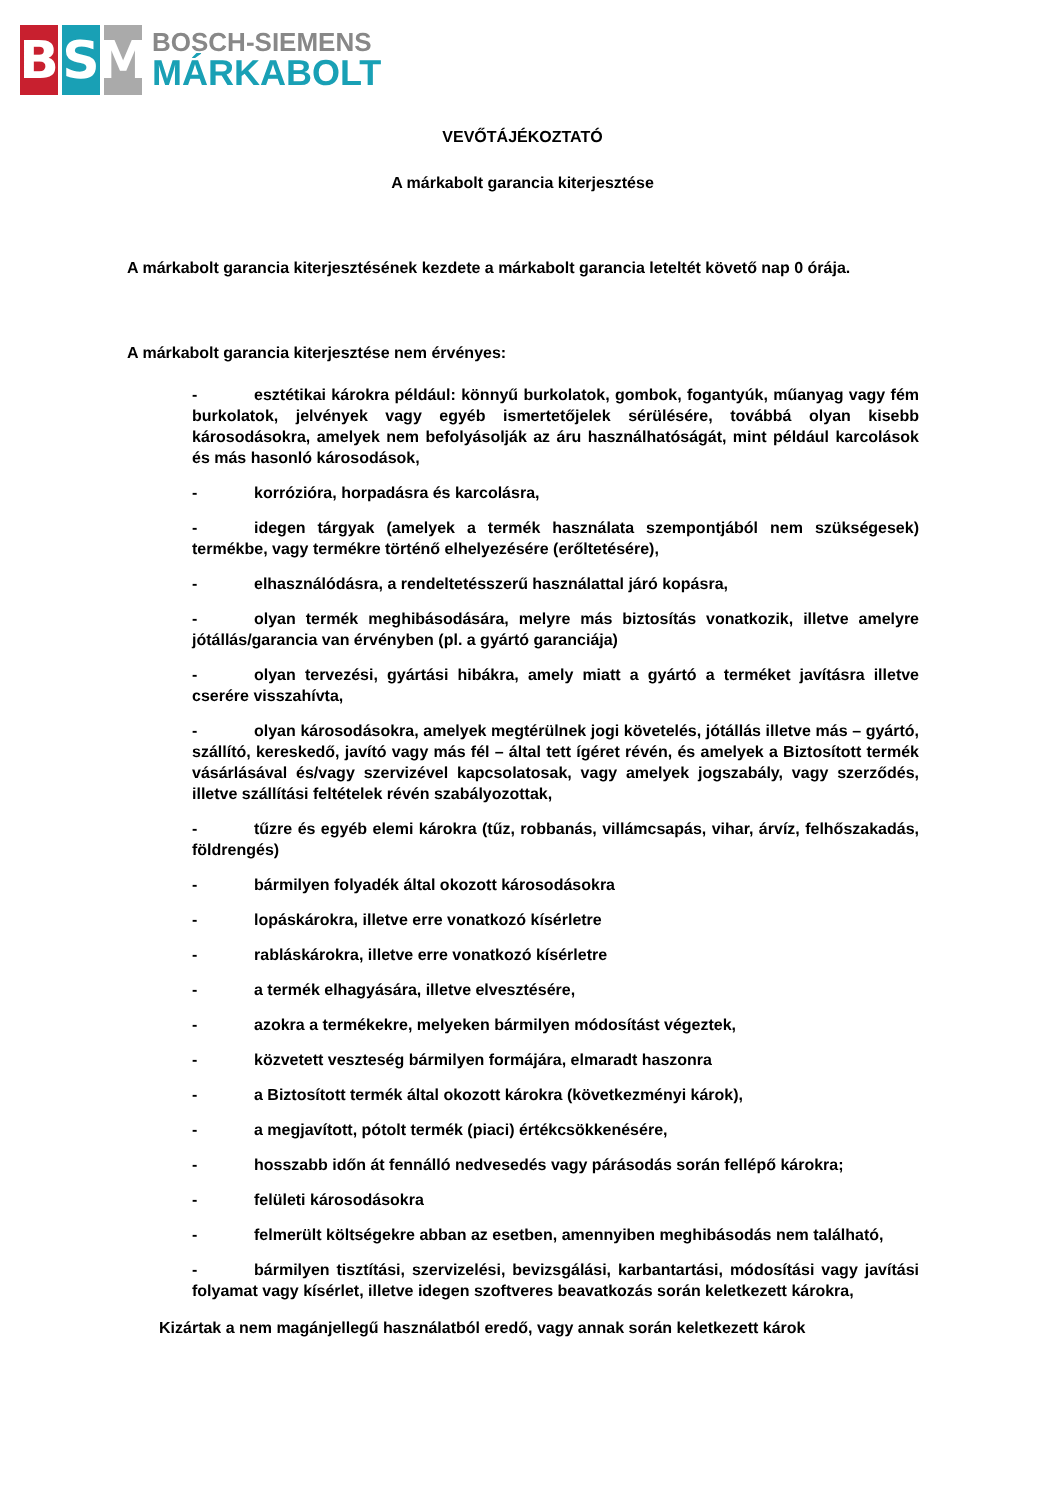B S M
BOSCH-SIEMENS
MÁRKABOLT
VEVŐTÁJÉKOZTATÓ
A márkabolt garancia kiterjesztése
A márkabolt garancia kiterjesztésének kezdete a márkabolt garancia leteltét követő nap 0 órája.
A márkabolt garancia kiterjesztése nem érvényes:
- esztétikai károkra például: könnyű burkolatok, gombok, fogantyúk, műanyag vagy fém burkolatok, jelvények vagy egyéb ismertetőjelek sérülésére, továbbá olyan kisebb károsodásokra, amelyek nem befolyásolják az áru használhatóságát, mint például karcolások és más hasonló károsodások,
- korrózióra, horpadásra és karcolásra,
- idegen tárgyak (amelyek a termék használata szempontjából nem szükségesek) termékbe, vagy termékre történő elhelyezésére (erőltetésére),
- elhasználódásra, a rendeltetésszerű használattal járó kopásra,
- olyan termék meghibásodására, melyre más biztosítás vonatkozik, illetve amelyre jótállás/garancia van érvényben (pl. a gyártó garanciája)
- olyan tervezési, gyártási hibákra, amely miatt a gyártó a terméket javításra illetve cserére visszahívta,
- olyan károsodásokra, amelyek megtérülnek jogi követelés, jótállás illetve más – gyártó, szállító, kereskedő, javító vagy más fél – által tett ígéret révén, és amelyek a Biztosított termék vásárlásával és/vagy szervizével kapcsolatosak, vagy amelyek jogszabály, vagy szerződés, illetve szállítási feltételek révén szabályozottak,
- tűzre és egyéb elemi károkra (tűz, robbanás, villámcsapás, vihar, árvíz, felhőszakadás, földrengés)
- bármilyen folyadék által okozott károsodásokra
- lopáskárokra, illetve erre vonatkozó kísérletre
- rabláskárokra, illetve erre vonatkozó kísérletre
- a termék elhagyására, illetve elvesztésére,
- azokra a termékekre, melyeken bármilyen módosítást végeztek,
- közvetett veszteség bármilyen formájára, elmaradt haszonra
- a Biztosított termék által okozott károkra (következményi károk),
- a megjavított, pótolt termék (piaci) értékcsökkenésére,
- hosszabb időn át fennálló nedvesedés vagy párásodás során fellépő károkra;
- felületi károsodásokra
- felmerült költségekre abban az esetben, amennyiben meghibásodás nem található,
- bármilyen tisztítási, szervizelési, bevizsgálási, karbantartási, módosítási vagy javítási folyamat vagy kísérlet, illetve idegen szoftveres beavatkozás során keletkezett károkra,
Kizártak a nem magánjellegű használatból eredő, vagy annak során keletkezett károk